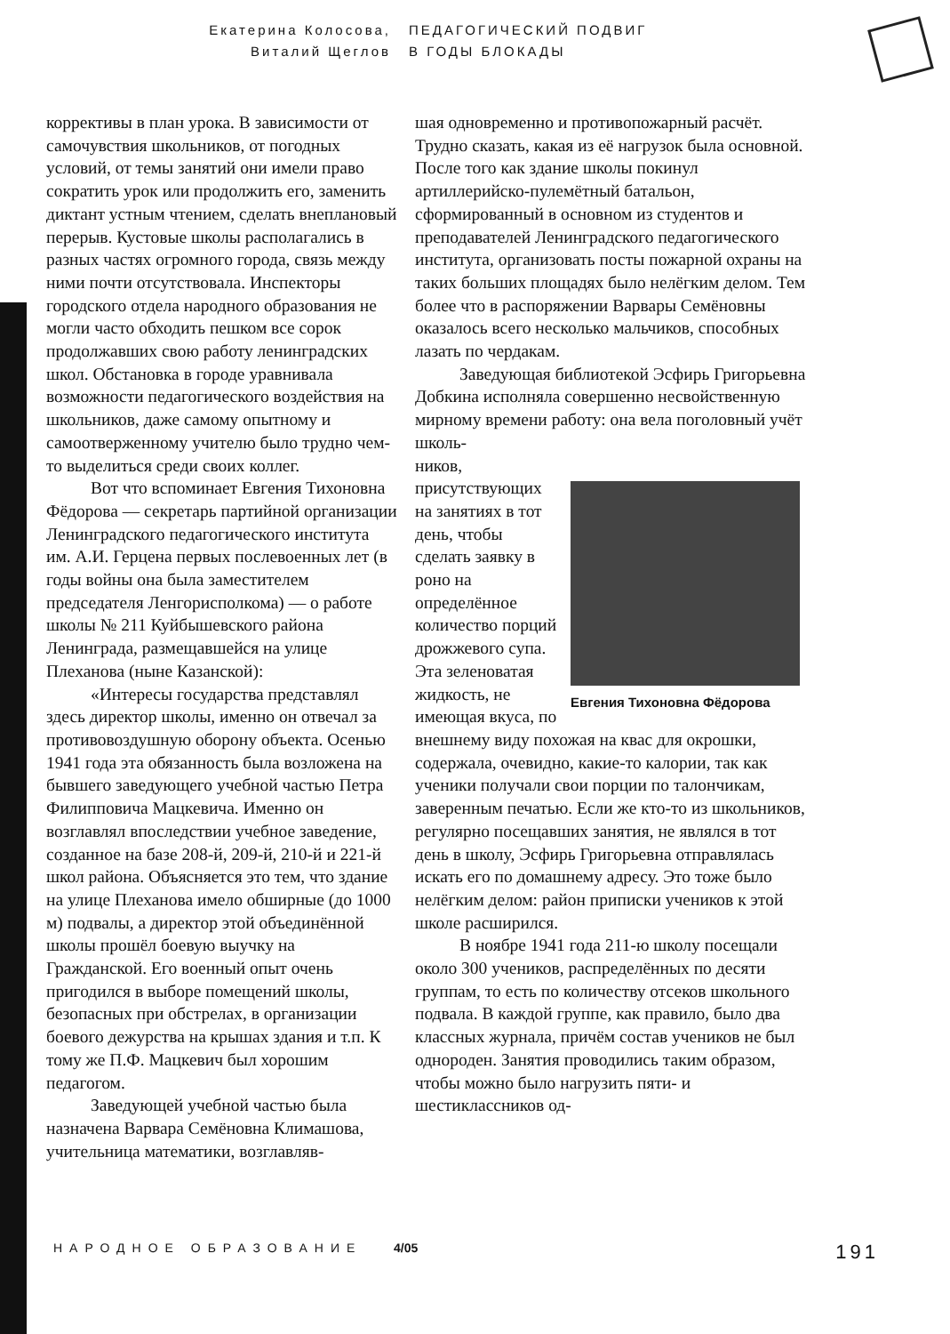Екатерина Колосова,
Виталий Щеглов
ПЕДАГОГИЧЕСКИЙ ПОДВИГ
В ГОДЫ БЛОКАДЫ
коррективы в план урока. В зависимости от самочувствия школьников, от погодных условий, от темы занятий они имели право сократить урок или продолжить его, заменить диктант устным чтением, сделать внеплановый перерыв. Кустовые школы располагались в разных частях огромного города, связь между ними почти отсутствовала. Инспекторы городского отдела народного образования не могли часто обходить пешком все сорок продолжавших свою работу ленинградских школ. Обстановка в городе уравнивала возможности педагогического воздействия на школьников, даже самому опытному и самоотверженному учителю было трудно чем-то выделиться среди своих коллег.
Вот что вспоминает Евгения Тихоновна Фёдорова — секретарь партийной организации Ленинградского педагогического института им. А.И. Герцена первых послевоенных лет (в годы войны она была заместителем председателя Ленгорисполкома) — о работе школы № 211 Куйбышевского района Ленинграда, размещавшейся на улице Плеханова (ныне Казанской):
«Интересы государства представлял здесь директор школы, именно он отвечал за противовоздушную оборону объекта. Осенью 1941 года эта обязанность была возложена на бывшего заведующего учебной частью Петра Филипповича Мацкевича. Именно он возглавлял впоследствии учебное заведение, созданное на базе 208-й, 209-й, 210-й и 221-й школ района. Объясняется это тем, что здание на улице Плеханова имело обширные (до 1000 м) подвалы, а директор этой объединённой школы прошёл боевую выучку на Гражданской. Его военный опыт очень пригодился в выборе помещений школы, безопасных при обстрелах, в организации боевого дежурства на крышах здания и т.п. К тому же П.Ф. Мацкевич был хорошим педагогом.
Заведующей учебной частью была назначена Варвара Семёновна Климашова, учительница математики, возглавляв-
шая одновременно и противопожарный расчёт. Трудно сказать, какая из её нагрузок была основной. После того как здание школы покинул артиллерийско-пулемётный батальон, сформированный в основном из студентов и преподавателей Ленинградского педагогического института, организовать посты пожарной охраны на таких больших площадях было нелёгким делом. Тем более что в распоряжении Варвары Семёновны оказалось всего несколько мальчиков, способных лазать по чердакам.
Заведующая библиотекой Эсфирь Григорьевна Добкина исполняла совершенно несвойственную мирному времени работу: она вела поголовный учёт школь-
Евгения Тихоновна Фёдорова
ников, присутствующих на занятиях в тот день, чтобы сделать заявку в роно на определённое количество порций дрожжевого супа. Эта зеленоватая жидкость, не имеющая вкуса, по внешнему виду похожая на квас для окрошки, содержала, очевидно, какие-то калории, так как ученики получали свои порции по талончикам, заверенным печатью. Если же кто-то из школьников, регулярно посещавших занятия, не являлся в тот день в школу, Эсфирь Григорьевна отправлялась искать его по домашнему адресу. Это тоже было нелёгким делом: район приписки учеников к этой школе расширился.
В ноябре 1941 года 211-ю школу посещали около 300 учеников, распределённых по десяти группам, то есть по количеству отсеков школьного подвала. В каждой группе, как правило, было два классных журнала, причём состав учеников не был однороден. Занятия проводились таким образом, чтобы можно было нагрузить пяти- и шестиклассников од-
НАРОДНОЕ ОБРАЗОВАНИЕ 4/05 191